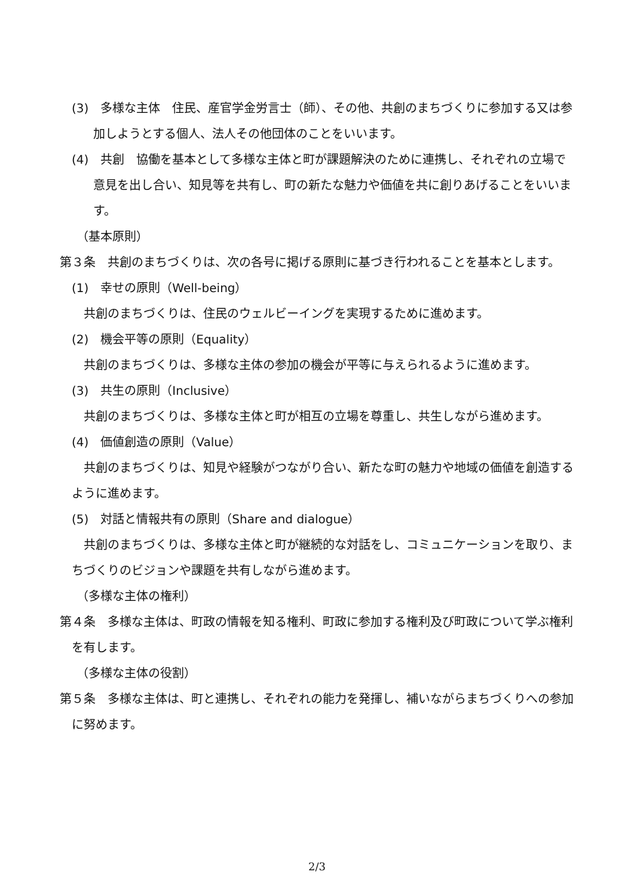(3)　多様な主体　住民、産官学金労言士（師）、その他、共創のまちづくりに参加する又は参加しようとする個人、法人その他団体のことをいいます。
(4)　共創　協働を基本として多様な主体と町が課題解決のために連携し、それぞれの立場で意見を出し合い、知見等を共有し、町の新たな魅力や価値を共に創りあげることをいいます。
（基本原則）
第３条　共創のまちづくりは、次の各号に掲げる原則に基づき行われることを基本とします。
(1)　幸せの原則（Well-being）
共創のまちづくりは、住民のウェルビーイングを実現するために進めます。
(2)　機会平等の原則（Equality）
共創のまちづくりは、多様な主体の参加の機会が平等に与えられるように進めます。
(3)　共生の原則（Inclusive）
共創のまちづくりは、多様な主体と町が相互の立場を尊重し、共生しながら進めます。
(4)　価値創造の原則（Value）
共創のまちづくりは、知見や経験がつながり合い、新たな町の魅力や地域の価値を創造するように進めます。
(5)　対話と情報共有の原則（Share and dialogue）
共創のまちづくりは、多様な主体と町が継続的な対話をし、コミュニケーションを取り、まちづくりのビジョンや課題を共有しながら進めます。
（多様な主体の権利）
第４条　多様な主体は、町政の情報を知る権利、町政に参加する権利及び町政について学ぶ権利を有します。
（多様な主体の役割）
第５条　多様な主体は、町と連携し、それぞれの能力を発揮し、補いながらまちづくりへの参加に努めます。
2/3